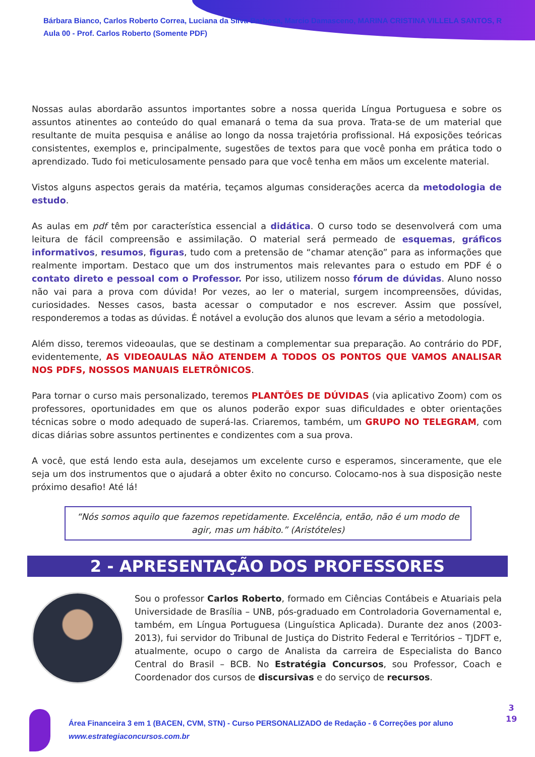Bárbara Bianco, Carlos Roberto Correa, Luciana da Silva Barbosa, Marcio Damasceno, MARINA CRISTINA VILLELA SANTOS, R
Aula 00 - Prof. Carlos Roberto (Somente PDF)
Nossas aulas abordarão assuntos importantes sobre a nossa querida Língua Portuguesa e sobre os assuntos atinentes ao conteúdo do qual emanará o tema da sua prova. Trata-se de um material que resultante de muita pesquisa e análise ao longo da nossa trajetória profissional. Há exposições teóricas consistentes, exemplos e, principalmente, sugestões de textos para que você ponha em prática todo o aprendizado. Tudo foi meticulosamente pensado para que você tenha em mãos um excelente material.
Vistos alguns aspectos gerais da matéria, teçamos algumas considerações acerca da metodologia de estudo.
As aulas em pdf têm por característica essencial a didática. O curso todo se desenvolverá com uma leitura de fácil compreensão e assimilação. O material será permeado de esquemas, gráficos informativos, resumos, figuras, tudo com a pretensão de “chamar atenção” para as informações que realmente importam. Destaco que um dos instrumentos mais relevantes para o estudo em PDF é o contato direto e pessoal com o Professor. Por isso, utilizem nosso fórum de dúvidas. Aluno nosso não vai para a prova com dúvida! Por vezes, ao ler o material, surgem incompreensões, dúvidas, curiosidades. Nesses casos, basta acessar o computador e nos escrever. Assim que possível, responderemos a todas as dúvidas. É notável a evolução dos alunos que levam a sério a metodologia.
Além disso, teremos videoaulas, que se destinam a complementar sua preparação. Ao contrário do PDF, evidentemente, AS VIDEOAULAS NÃO ATENDEM A TODOS OS PONTOS QUE VAMOS ANALISAR NOS PDFS, NOSSOS MANUAIS ELETRÔNICOS.
Para tornar o curso mais personalizado, teremos PLANTÕES DE DÚVIDAS (via aplicativo Zoom) com os professores, oportunidades em que os alunos poderão expor suas dificuldades e obter orientações técnicas sobre o modo adequado de superá-las. Criaremos, também, um GRUPO NO TELEGRAM, com dicas diárias sobre assuntos pertinentes e condizentes com a sua prova.
A você, que está lendo esta aula, desejamos um excelente curso e esperamos, sinceramente, que ele seja um dos instrumentos que o ajudará a obter êxito no concurso. Colocamo-nos à sua disposição neste próximo desafio! Até lá!
“Nós somos aquilo que fazemos repetidamente. Excelência, então, não é um modo de agir, mas um hábito.” (Aristóteles)
2 - APRESENTAÇÃO DOS PROFESSORES
Sou o professor Carlos Roberto, formado em Ciências Contábeis e Atuariais pela Universidade de Brasília – UNB, pós-graduado em Controladoria Governamental e, também, em Língua Portuguesa (Linguística Aplicada). Durante dez anos (2003-2013), fui servidor do Tribunal de Justiça do Distrito Federal e Territórios – TJDFT e, atualmente, ocupo o cargo de Analista da carreira de Especialista do Banco Central do Brasil – BCB. No Estratégia Concursos, sou Professor, Coach e Coordenador dos cursos de discursivas e do serviço de recursos.
Área Financeira 3 em 1 (BACEN, CVM, STN) - Curso PERSONALIZADO de Redação - 6 Correções por aluno
www.estrategiaconcursos.com.br
3
19